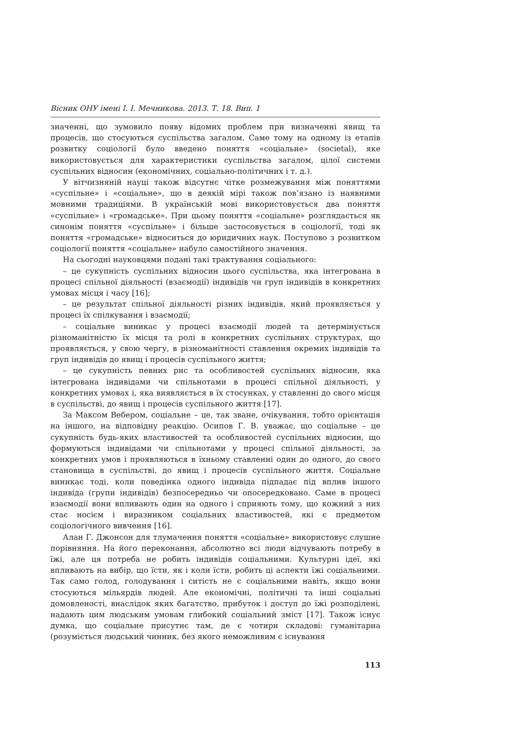Вісник ОНУ імені І. І. Мечникова. 2013. Т. 18. Вип. 1
значенні, що зумовило появу відомих проблем при визначенні явищ та процесів, що стосуються суспільства загалом. Саме тому на одному із етапів розвитку соціології було введено поняття «соціальне» (societal), яке використовується для характеристики суспільства загалом, цілої системи суспільних відносин (економічних, соціально-політичних і т. д.).
У вітчизняній науці також відсутнє чітке розмежування між поняттями «суспільне» і «соціальне», що в деякій мірі також пов’язано із наявними мовними традиціями. В українській мові використовується два поняття «суспільне» і «громадське». При цьому поняття «соціальне» розглядається як синонім поняття «суспільне» і більше застосовується в соціології, тоді як поняття «громадське» відноситься до юридичних наук. Поступово з розвитком соціології поняття «соціальне» набуло самостійного значення.
На сьогодні науковцями подані такі трактування соціального:
– це сукупність суспільних відносин цього суспільства, яка інтегрована в процесі спільної діяльності (взаємодії) індивідів чи груп індивідів в конкретних умовах місця і часу [16];
– це результат спільної діяльності різних індивідів, який проявляється у процесі їх спілкування і взаємодії;
– соціальне виникає у процесі взаємодії людей та детермінується різноманітністю їх місця та ролі в конкретних суспільних структурах, що проявляється, у свою чергу, в різноманітності ставлення окремих індивідів та груп індивідів до явищ і процесів суспільного життя;
– це сукупність певних рис та особливостей суспільних відносин, яка інтегрована індивідами чи спільнотами в процесі спільної діяльності, у конкретних умовах і, яка виявляється в їх стосунках, у ставленні до свого місця в суспільстві, до явищ і процесів суспільного життя [17].
За Максом Вебером, соціальне – це, так зване, очікування, тобто орієнтація на іншого, на відповідну реакцію. Осипов Г. В. уважає, що соціальне – це сукупність будь-яких властивостей та особливостей суспільних відносин, що формуються індивідами чи спільнотами у процесі спільної діяльності, за конкретних умов і проявляються в їхньому ставленні один до одного, до свого становища в суспільстві, до явищ і процесів суспільного життя. Соціальне виникає тоді, коли поведінка одного індивіда підпадає під вплив іншого індивіда (групи індивідів) безпосередньо чи опосередковано. Саме в процесі взаємодії вони впливають один на одного і сприяють тому, що кожний з них стає носієм і виразником соціальних властивостей, які є предметом соціологічного вивчення [16].
Алан Г. Джонсон для тлумачення поняття «соціальне» використовує слушне порівняння. На його переконання, абсолютно всі люди відчувають потребу в їжі, але ця потреба не робить індивідів соціальними. Культурні ідеї, які впливають на вибір, що їсти, як і коли їсти, робить ці аспекти їжі соціальними. Так само голод, голодування і ситість не є соціальними навіть, якщо вони стосуються мільярдів людей. Але економічні, політичні та інші соціальні домовленості, внаслідок яких багатство, прибуток і доступ до їжі розподілені, надають цим людським умовам глибокий соціальний зміст [17]. Також існує думка, що соціальне присутнє там, де є чотири складові: гуманітарна (розуміється людський чинник, без якого неможливим є існування
113